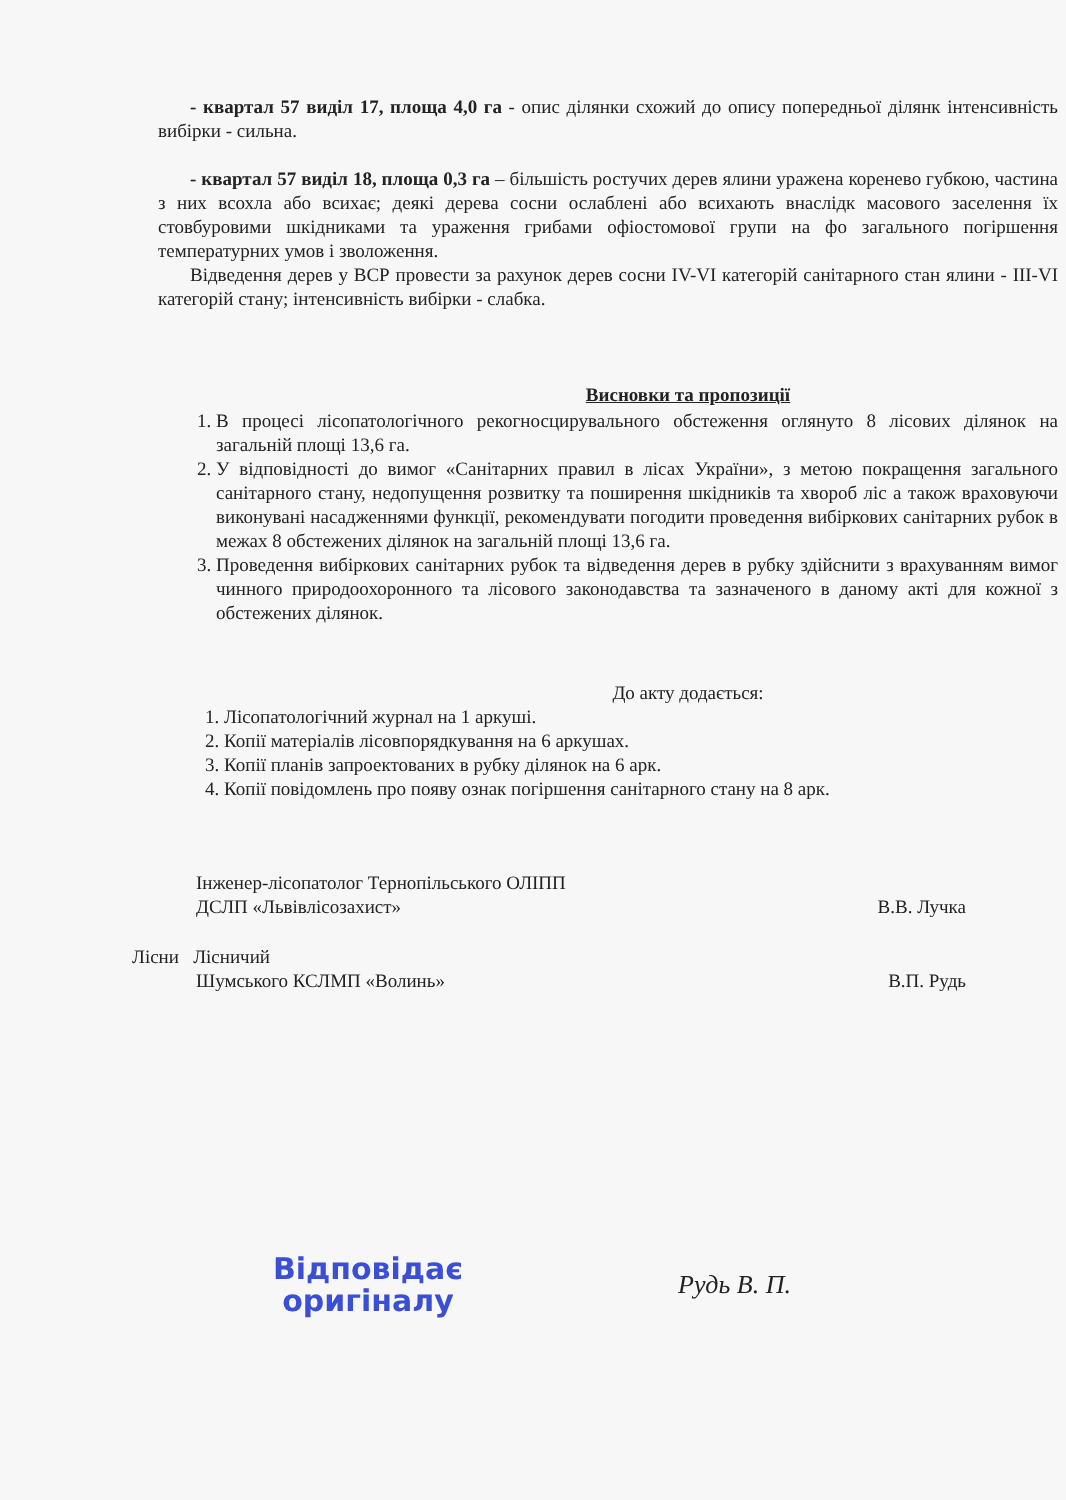- квартал 57 виділ 17, площа 4,0 га - опис ділянки схожий до опису попередньої ділянк інтенсивність вибірки - сильна.
- квартал 57 виділ 18, площа 0,3 га – більшість ростучих дерев ялини уражена коренево губкою, частина з них всохла або всихає; деякі дерева сосни ослаблені або всихають внаслідк масового заселення їх стовбуровими шкідниками та ураження грибами офіостомової групи на фо загального погіршення температурних умов і зволоження.
Відведення дерев у ВСР провести за рахунок дерев сосни IV-VI категорій санітарного стан ялини - III-VI категорій стану; інтенсивність вибірки - слабка.
Висновки та пропозиції
1. В процесі лісопатологічного рекогносцирувального обстеження оглянуто 8 лісових ділянок на загальній площі 13,6 га.
2. У відповідності до вимог «Санітарних правил в лісах України», з метою покращення загального санітарного стану, недопущення розвитку та поширення шкідників та хвороб ліс а також враховуючи виконувані насадженнями функції, рекомендувати погодити проведення вибіркових санітарних рубок в межах 8 обстежених ділянок на загальній площі 13,6 га.
3. Проведення вибіркових санітарних рубок та відведення дерев в рубку здійснити з врахуванням вимог чинного природоохоронного та лісового законодавства та зазначеного в даному акті для кожної з обстежених ділянок.
До акту додається:
1. Лісопатологічний журнал на 1 аркуші.
2. Копії матеріалів лісовпорядкування на 6 аркушах.
3. Копії планів запроектованих в рубку ділянок на 6 арк.
4. Копії повідомлень про появу ознак погіршення санітарного стану на 8 арк.
Інженер-лісопатолог Тернопільського ОЛІПП
ДСЛП «Львівлісозахист»
В.В. Лучка
Лісни Лісничий
Шумського КСЛМП «Волинь»
В.П. Рудь
Відповідає оригіналу
Рудь В. П.